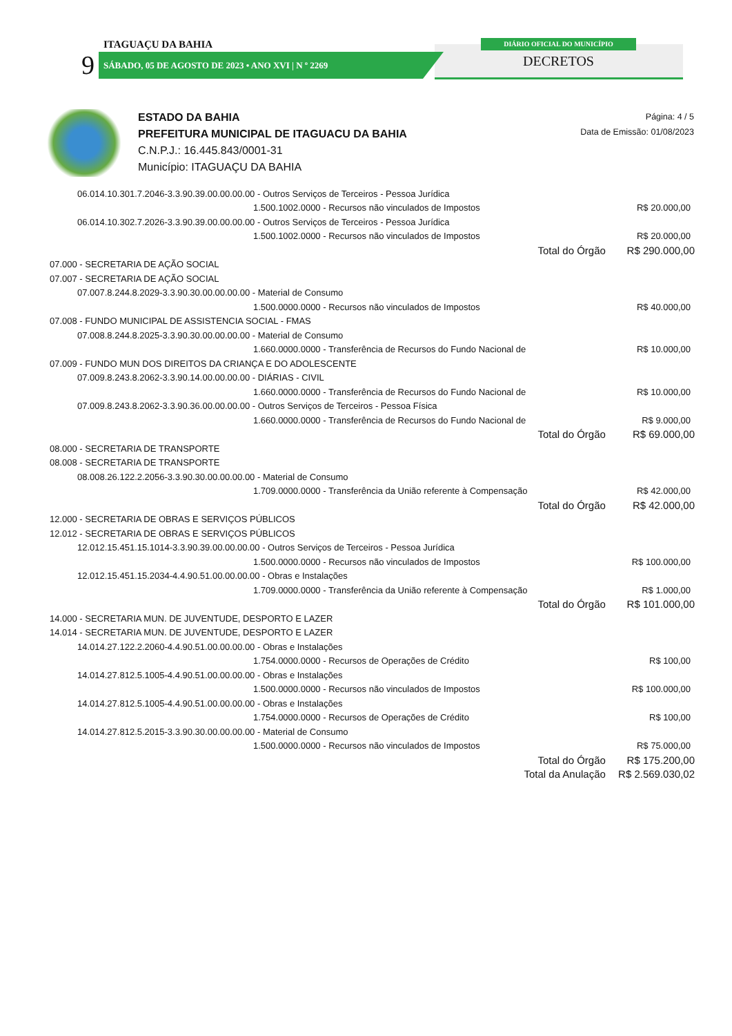ITAGUAÇU DA BAHIA
9 SÁBADO, 05 DE AGOSTO DE 2023 • ANO XVI | N º 2269
DIÁRIO OFICIAL DO MUNICÍPIO
DECRETOS
ESTADO DA BAHIA
PREFEITURA MUNICIPAL DE ITAGUACU DA BAHIA
C.N.P.J.: 16.445.843/0001-31
Município: ITAGUAÇU DA BAHIA
Página: 4 / 5
Data de Emissão: 01/08/2023
| 06.014.10.301.7.2046-3.3.90.39.00.00.00.00 - Outros Serviços de Terceiros - Pessoa Jurídica | |
| 1.500.1002.0000 - Recursos não vinculados de Impostos | R$ 20.000,00 |
| 06.014.10.302.7.2026-3.3.90.39.00.00.00.00 - Outros Serviços de Terceiros - Pessoa Jurídica | |
| 1.500.1002.0000 - Recursos não vinculados de Impostos | R$ 20.000,00 |
| Total do Órgão | R$ 290.000,00 |
| 07.000 - SECRETARIA DE AÇÃO SOCIAL | |
| 07.007 - SECRETARIA DE AÇÃO SOCIAL | |
| 07.007.8.244.8.2029-3.3.90.30.00.00.00.00 - Material de Consumo | |
| 1.500.0000.0000 - Recursos não vinculados de Impostos | R$ 40.000,00 |
| 07.008 - FUNDO MUNICIPAL DE ASSISTENCIA SOCIAL - FMAS | |
| 07.008.8.244.8.2025-3.3.90.30.00.00.00.00 - Material de Consumo | |
| 1.660.0000.0000 - Transferência de Recursos do Fundo Nacional de | R$ 10.000,00 |
| 07.009 - FUNDO MUN DOS DIREITOS DA CRIANÇA E DO ADOLESCENTE | |
| 07.009.8.243.8.2062-3.3.90.14.00.00.00.00 - DIÁRIAS - CIVIL | |
| 1.660.0000.0000 - Transferência de Recursos do Fundo Nacional de | R$ 10.000,00 |
| 07.009.8.243.8.2062-3.3.90.36.00.00.00.00 - Outros Serviços de Terceiros - Pessoa Física | |
| 1.660.0000.0000 - Transferência de Recursos do Fundo Nacional de | R$ 9.000,00 |
| Total do Órgão | R$ 69.000,00 |
| 08.000 - SECRETARIA DE TRANSPORTE | |
| 08.008 - SECRETARIA DE TRANSPORTE | |
| 08.008.26.122.2.2056-3.3.90.30.00.00.00.00 - Material de Consumo | |
| 1.709.0000.0000 - Transferência da União referente à Compensação | R$ 42.000,00 |
| Total do Órgão | R$ 42.000,00 |
| 12.000 - SECRETARIA DE OBRAS E SERVIÇOS PÚBLICOS | |
| 12.012 - SECRETARIA DE OBRAS E SERVIÇOS PÚBLICOS | |
| 12.012.15.451.15.1014-3.3.90.39.00.00.00.00 - Outros Serviços de Terceiros - Pessoa Jurídica | |
| 1.500.0000.0000 - Recursos não vinculados de Impostos | R$ 100.000,00 |
| 12.012.15.451.15.2034-4.4.90.51.00.00.00.00 - Obras e Instalações | |
| 1.709.0000.0000 - Transferência da União referente à Compensação | R$ 1.000,00 |
| Total do Órgão | R$ 101.000,00 |
| 14.000 - SECRETARIA MUN. DE JUVENTUDE, DESPORTO E LAZER | |
| 14.014 - SECRETARIA MUN. DE JUVENTUDE, DESPORTO E LAZER | |
| 14.014.27.122.2.2060-4.4.90.51.00.00.00.00 - Obras e Instalações | |
| 1.754.0000.0000 - Recursos de Operações de Crédito | R$ 100,00 |
| 14.014.27.812.5.1005-4.4.90.51.00.00.00.00 - Obras e Instalações | |
| 1.500.0000.0000 - Recursos não vinculados de Impostos | R$ 100.000,00 |
| 14.014.27.812.5.1005-4.4.90.51.00.00.00.00 - Obras e Instalações | |
| 1.754.0000.0000 - Recursos de Operações de Crédito | R$ 100,00 |
| 14.014.27.812.5.2015-3.3.90.30.00.00.00.00 - Material de Consumo | |
| 1.500.0000.0000 - Recursos não vinculados de Impostos | R$ 75.000,00 |
| Total do Órgão | R$ 175.200,00 |
| Total da Anulação | R$ 2.569.030,02 |